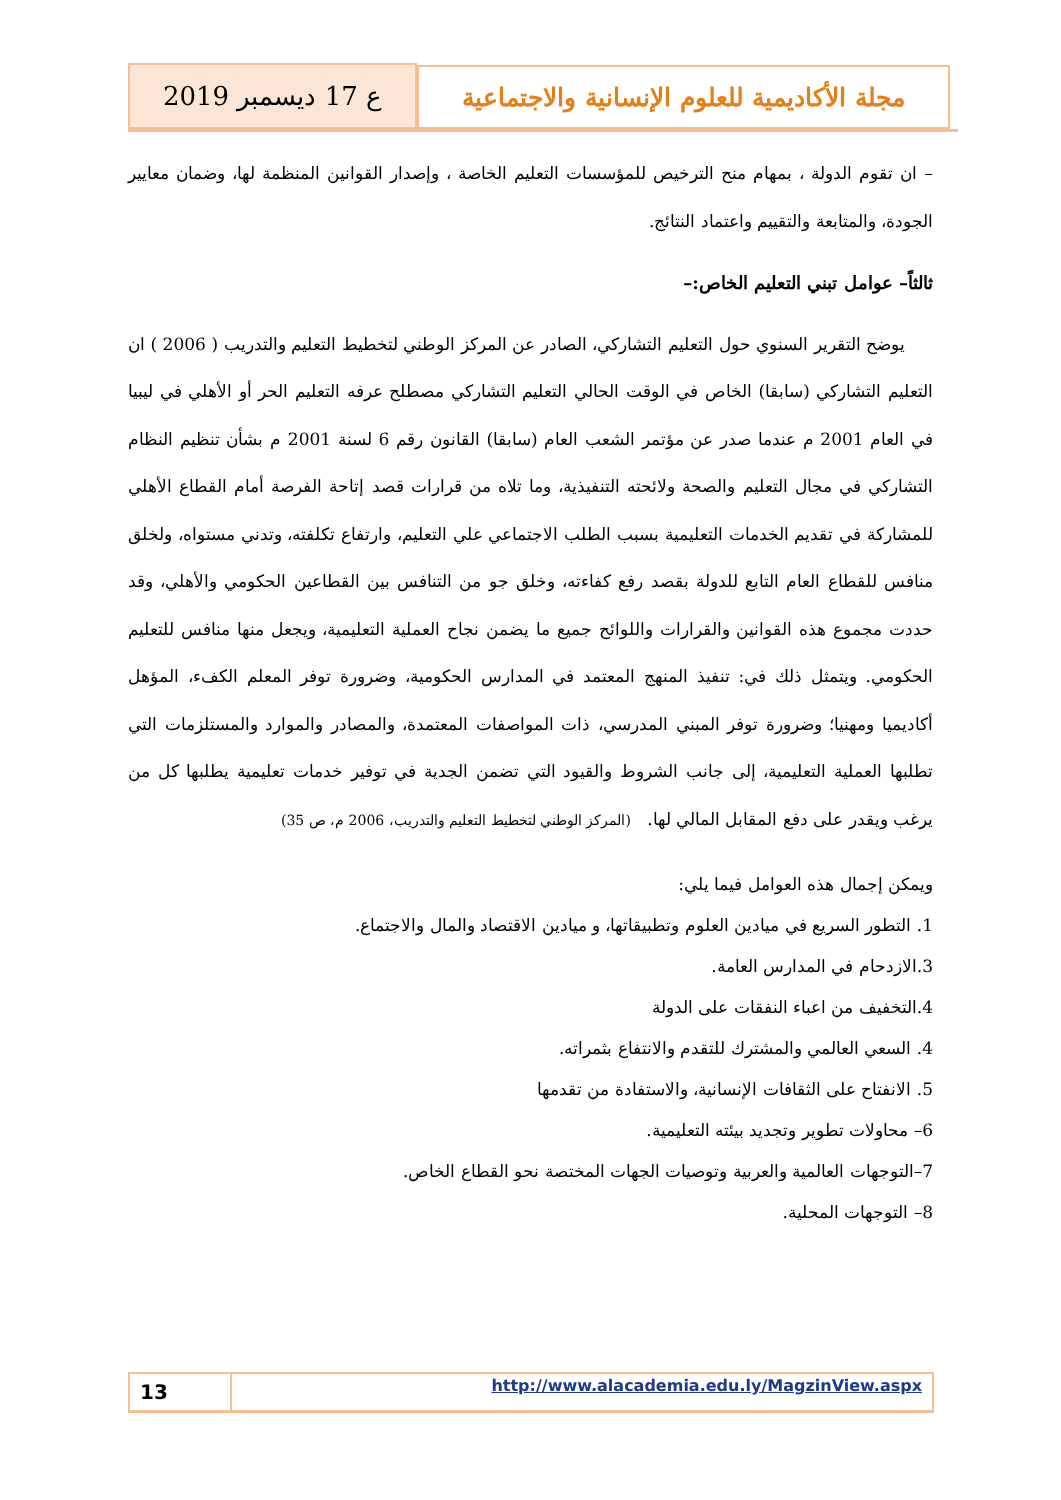مجلة الأكاديمية للعلوم الإنسانية والاجتماعية
ع 17 ديسمبر 2019
– ان تقوم الدولة ، بمهام منح الترخيص للمؤسسات التعليم الخاصة ، وإصدار القوانين المنظمة لها، وضمان معايير الجودة، والمتابعة والتقييم واعتماد النتائج.
ثالثاً– عوامل تبني التعليم الخاص:–
يوضح التقرير السنوي حول التعليم التشاركي، الصادر عن المركز الوطني لتخطيط التعليم والتدريب ( 2006 ) ان التعليم التشاركي (سابقا) الخاص في الوقت الحالي التعليم التشاركي مصطلح عرفه التعليم الحر أو الأهلي في ليبيا في العام 2001 م عندما صدر عن مؤتمر الشعب العام (سابقا) القانون رقم 6 لسنة 2001 م بشأن تنظيم النظام التشاركي في مجال التعليم والصحة ولائحته التنفيذية، وما تلاه من قرارات قصد إتاحة الفرصة أمام القطاع الأهلي للمشاركة في تقديم الخدمات التعليمية بسبب الطلب الاجتماعي علي التعليم، وارتفاع تكلفته، وتدني مستواه، ولخلق منافس للقطاع العام التابع للدولة بقصد رفع كفاءته، وخلق جو من التنافس بين القطاعين الحكومي والأهلي، وقد حددت مجموع هذه القوانين والقرارات واللوائح جميع ما يضمن نجاح العملية التعليمية، ويجعل منها منافس للتعليم الحكومي. ويتمثل ذلك في: تنفيذ المنهج المعتمد في المدارس الحكومية، وضرورة توفر المعلم الكفء، المؤهل أكاديميا ومهنيا؛ وضرورة توفر المبني المدرسي، ذات المواصفات المعتمدة، والمصادر والموارد والمستلزمات التي تطلبها العملية التعليمية، إلى جانب الشروط والقيود التي تضمن الجدية في توفير خدمات تعليمية يطلبها كل من يرغب ويقدر على دفع المقابل المالي لها. (المركز الوطني لتخطيط التعليم والتدريب، 2006 م، ص 35)
ويمكن إجمال هذه العوامل فيما يلي:
1. التطور السريع في ميادين العلوم وتطبيقاتها، و ميادين الاقتصاد والمال والاجتماع.
3.الازدحام في المدارس العامة.
4.التخفيف من اعباء النفقات على الدولة
4. السعي العالمي والمشترك للتقدم والانتفاع بثمراته.
5. الانفتاح على الثقافات الإنسانية، والاستفادة من تقدمها
6– محاولات تطوير وتجديد بيئته التعليمية.
7–التوجهات العالمية والعربية وتوصيات الجهات المختصة نحو القطاع الخاص.
8– التوجهات المحلية.
13
http://www.alacademia.edu.ly/MagzinView.aspx